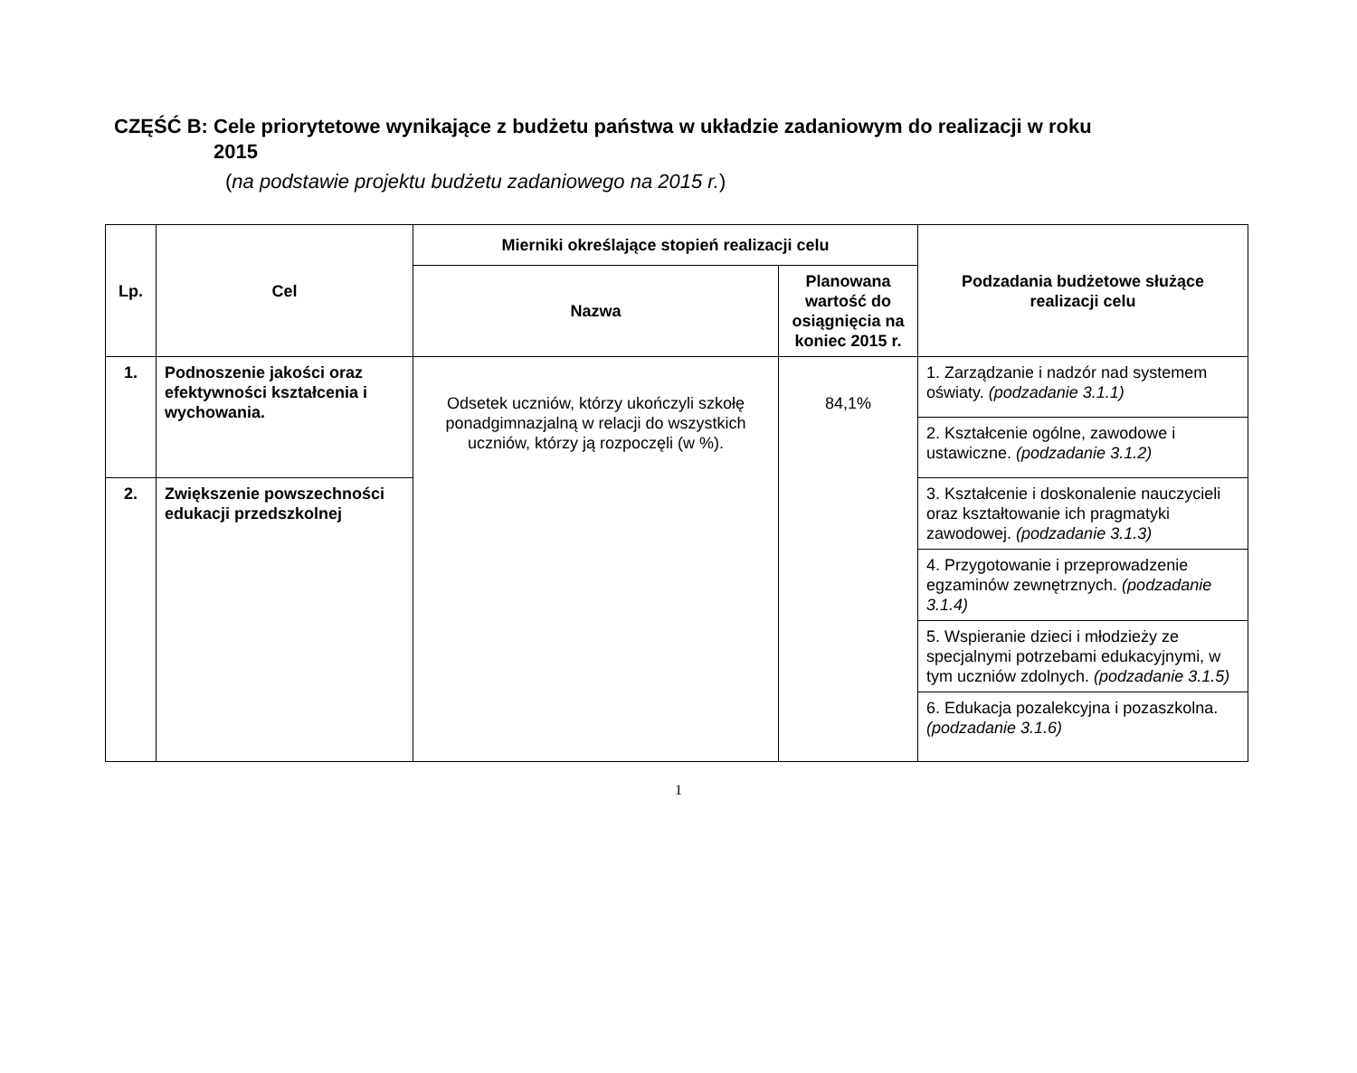CZĘŚĆ B: Cele priorytetowe wynikające z budżetu państwa w układzie zadaniowym do realizacji w roku
2015
(na podstawie projektu budżetu zadaniowego na 2015 r.)
| Lp. | Cel | Mierniki określające stopień realizacji celu | | Podzadania budżetowe służące realizacji celu |
| --- | --- | --- | --- | --- |
| | | Nazwa | Planowana wartość do osiągnięcia na koniec 2015 r. | |
| 1. | Podnoszenie jakości oraz efektywności kształcenia i wychowania. | Odsetek uczniów, którzy ukończyli szkołę ponadgimnazjalną w relacji do wszystkich uczniów, którzy ją rozpoczęli (w %). | 84,1% | 1. Zarządzanie i nadzór nad systemem oświaty. (podzadanie 3.1.1) |
| | | | | 2. Kształcenie ogólne, zawodowe i ustawiczne. (podzadanie 3.1.2) |
| 2. | Zwiększenie powszechności edukacji przedszkolnej | | | 3. Kształcenie i doskonalenie nauczycieli oraz kształtowanie ich pragmatyki zawodowej. (podzadanie 3.1.3) |
| | | | | 4. Przygotowanie i przeprowadzenie egzaminów zewnętrznych. (podzadanie 3.1.4) |
| | | | | 5. Wspieranie dzieci i młodzieży ze specjalnymi potrzebami edukacyjnymi, w tym uczniów zdolnych. (podzadanie 3.1.5) |
| | | | | 6. Edukacja pozalekcyjna i pozaszkolna. (podzadanie 3.1.6) |
1